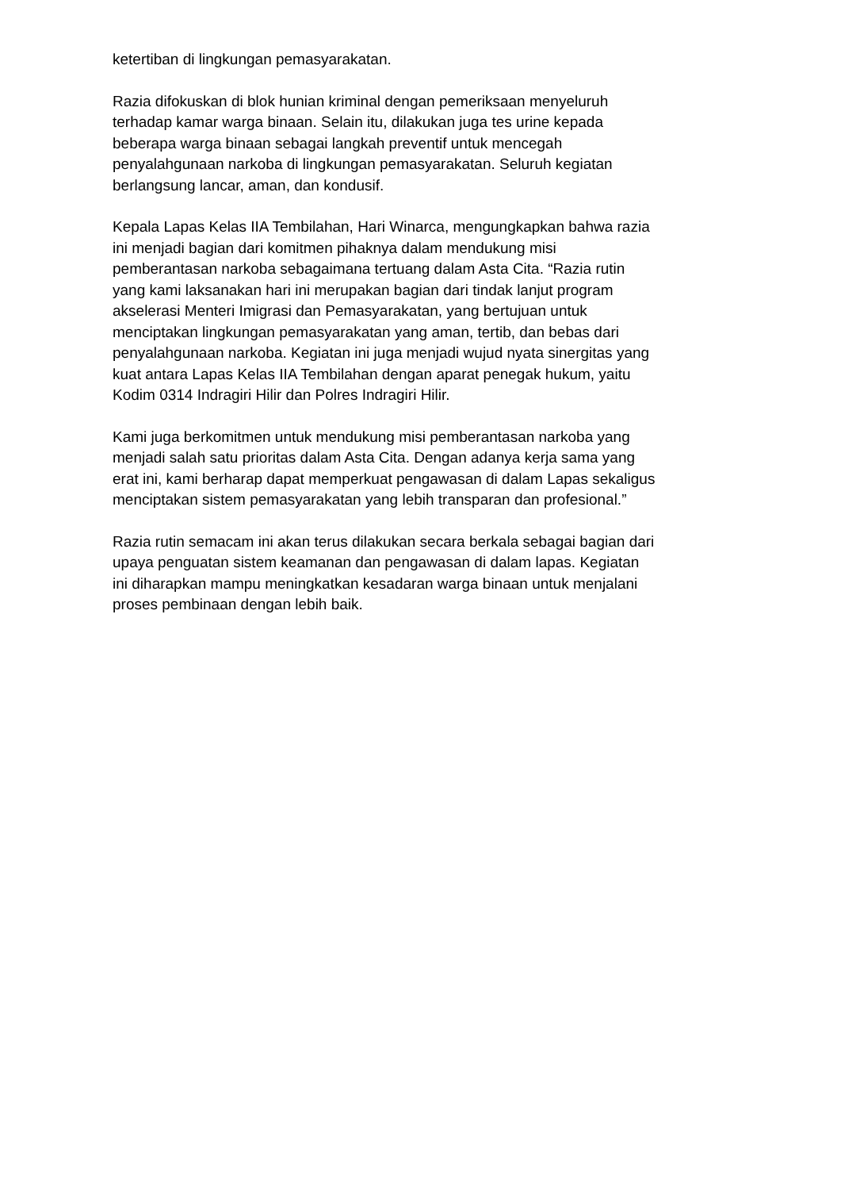ketertiban di lingkungan pemasyarakatan.
Razia difokuskan di blok hunian kriminal dengan pemeriksaan menyeluruh
terhadap kamar warga binaan. Selain itu, dilakukan juga tes urine kepada
beberapa warga binaan sebagai langkah preventif untuk mencegah
penyalahgunaan narkoba di lingkungan pemasyarakatan. Seluruh kegiatan
berlangsung lancar, aman, dan kondusif.
Kepala Lapas Kelas IIA Tembilahan, Hari Winarca, mengungkapkan bahwa razia
ini menjadi bagian dari komitmen pihaknya dalam mendukung misi
pemberantasan narkoba sebagaimana tertuang dalam Asta Cita. “Razia rutin
yang kami laksanakan hari ini merupakan bagian dari tindak lanjut program
akselerasi Menteri Imigrasi dan Pemasyarakatan, yang bertujuan untuk
menciptakan lingkungan pemasyarakatan yang aman, tertib, dan bebas dari
penyalahgunaan narkoba. Kegiatan ini juga menjadi wujud nyata sinergitas yang
kuat antara Lapas Kelas IIA Tembilahan dengan aparat penegak hukum, yaitu
Kodim 0314 Indragiri Hilir dan Polres Indragiri Hilir.
Kami juga berkomitmen untuk mendukung misi pemberantasan narkoba yang
menjadi salah satu prioritas dalam Asta Cita. Dengan adanya kerja sama yang
erat ini, kami berharap dapat memperkuat pengawasan di dalam Lapas sekaligus
menciptakan sistem pemasyarakatan yang lebih transparan dan profesional.”
Razia rutin semacam ini akan terus dilakukan secara berkala sebagai bagian dari
upaya penguatan sistem keamanan dan pengawasan di dalam lapas. Kegiatan
ini diharapkan mampu meningkatkan kesadaran warga binaan untuk menjalani
proses pembinaan dengan lebih baik.